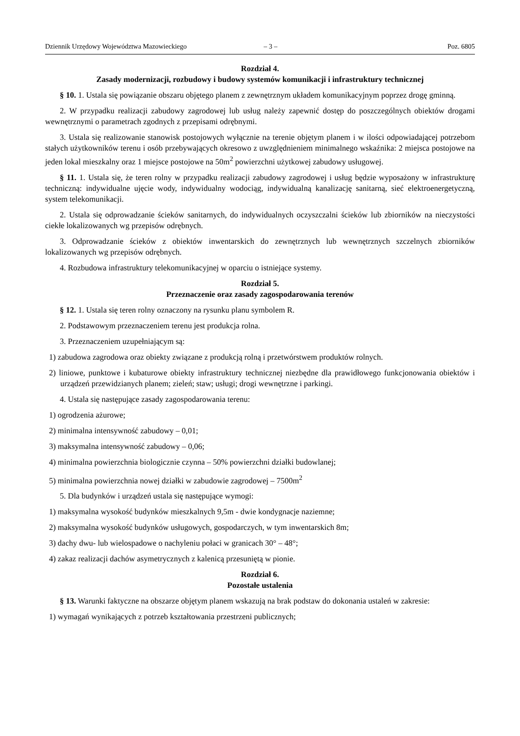Dziennik Urzędowy Województwa Mazowieckiego – 3 – Poz. 6805
Rozdział 4.
Zasady modernizacji, rozbudowy i budowy systemów komunikacji i infrastruktury technicznej
§ 10. 1. Ustala się powiązanie obszaru objętego planem z zewnętrznym układem komunikacyjnym poprzez drogę gminną.
2. W przypadku realizacji zabudowy zagrodowej lub usług należy zapewnić dostęp do poszczególnych obiektów drogami wewnętrznymi o parametrach zgodnych z przepisami odrębnymi.
3. Ustala się realizowanie stanowisk postojowych wyłącznie na terenie objętym planem i w ilości odpowiadającej potrzebom stałych użytkowników terenu i osób przebywających okresowo z uwzględnieniem minimalnego wskaźnika: 2 miejsca postojowe na jeden lokal mieszkalny oraz 1 miejsce postojowe na 50m<sup>2</sup> powierzchni użytkowej zabudowy usługowej.
§ 11. 1. Ustala się, że teren rolny w przypadku realizacji zabudowy zagrodowej i usług będzie wyposażony w infrastrukturę techniczną: indywidualne ujęcie wody, indywidualny wodociąg, indywidualną kanalizację sanitarną, sieć elektroenergetyczną, system telekomunikacji.
2. Ustala się odprowadzanie ścieków sanitarnych, do indywidualnych oczyszczalni ścieków lub zbiorników na nieczystości ciekłe lokalizowanych wg przepisów odrębnych.
3. Odprowadzanie ścieków z obiektów inwentarskich do zewnętrznych lub wewnętrznych szczelnych zbiorników lokalizowanych wg przepisów odrębnych.
4. Rozbudowa infrastruktury telekomunikacyjnej w oparciu o istniejące systemy.
Rozdział 5.
Przeznaczenie oraz zasady zagospodarowania terenów
§ 12. 1. Ustala się teren rolny oznaczony na rysunku planu symbolem R.
2. Podstawowym przeznaczeniem terenu jest produkcja rolna.
3. Przeznaczeniem uzupełniającym są:
1) zabudowa zagrodowa oraz obiekty związane z produkcją rolną i przetwórstwem produktów rolnych.
2) liniowe, punktowe i kubaturowe obiekty infrastruktury technicznej niezbędne dla prawidłowego funkcjonowania obiektów i urządzeń przewidzianych planem; zieleń; staw; usługi; drogi wewnętrzne i parkingi.
4. Ustala się następujące zasady zagospodarowania terenu:
1) ogrodzenia ażurowe;
2) minimalna intensywność zabudowy – 0,01;
3) maksymalna intensywność zabudowy – 0,06;
4) minimalna powierzchnia biologicznie czynna – 50% powierzchni działki budowlanej;
5) minimalna powierzchnia nowej działki w zabudowie zagrodowej – 7500m<sup>2</sup>
5. Dla budynków i urządzeń ustala się następujące wymogi:
1) maksymalna wysokość budynków mieszkalnych 9,5m - dwie kondygnacje naziemne;
2) maksymalna wysokość budynków usługowych, gospodarczych, w tym inwentarskich 8m;
3) dachy dwu- lub wielospadowe o nachyleniu połaci w granicach 30° – 48°;
4) zakaz realizacji dachów asymetrycznych z kalenicą przesuniętą w pionie.
Rozdział 6.
Pozostałe ustalenia
§ 13. Warunki faktyczne na obszarze objętym planem wskazują na brak podstaw do dokonania ustaleń w zakresie:
1) wymagań wynikających z potrzeb kształtowania przestrzeni publicznych;